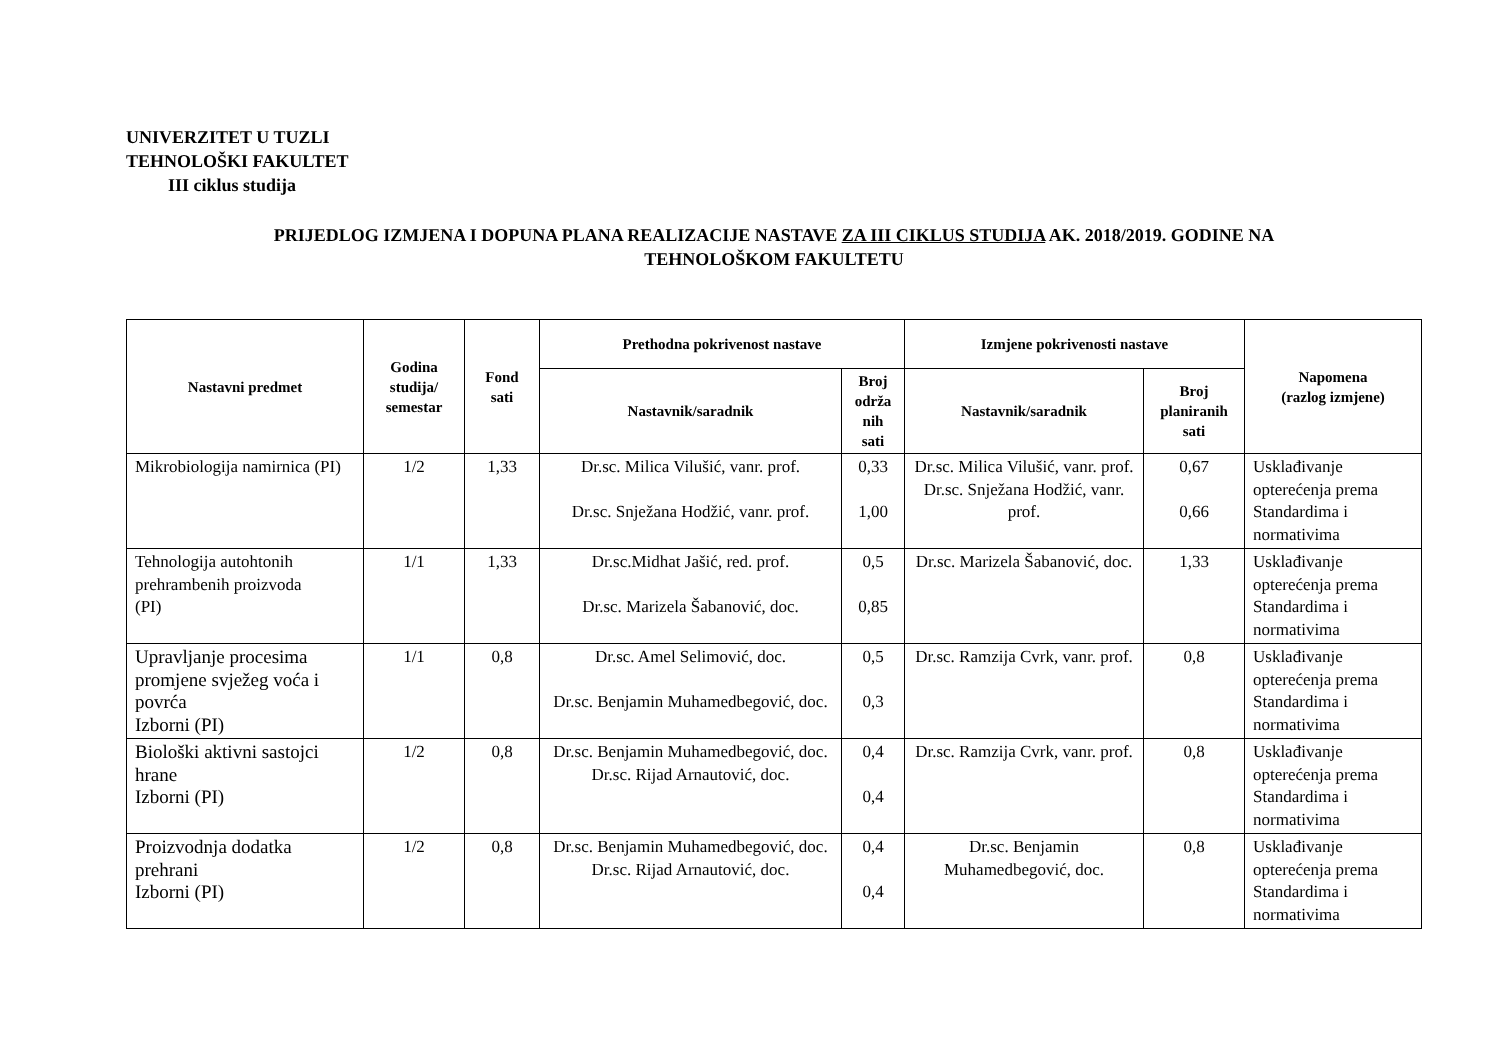UNIVERZITET U TUZLI
TEHNOLOŠKI FAKULTET
III ciklus studija
PRIJEDLOG IZMJENA I DOPUNA PLANA REALIZACIJE NASTAVE ZA III CIKLUS STUDIJA AK. 2018/2019. GODINE NA
TEHNOLOŠKOM FAKULTETU
| Nastavni predmet | Godina studija/ semestar | Fond sati | Prethodna pokrivenost nastave | | Izmjene pokrivenosti nastave | | Napomena (razlog izmjene) |
| --- | --- | --- | --- | --- | --- | --- | --- |
| | | | Nastavnik/saradnik | Broj održa nih sati | Nastavnik/saradnik | Broj planiranih sati | |
| Mikrobiologija namirnica (PI) | 1/2 | 1,33 | Dr.sc. Milica Vilušić, vanr. prof. Dr.sc. Snježana Hodžić, vanr. prof. | 0,33 1,00 | Dr.sc. Milica Vilušić, vanr. prof. Dr.sc. Snježana Hodžić, vanr. prof. | 0,67 0,66 | Usklađivanje opterećenja prema Standardima i normativima |
| Tehnologija autohtonih prehrambenih proizvoda (PI) | 1/1 | 1,33 | Dr.sc.Midhat Jašić, red. prof. Dr.sc. Marizela Šabanović, doc. | 0,5 0,85 | Dr.sc. Marizela Šabanović, doc. | 1,33 | Usklađivanje opterećenja prema Standardima i normativima |
| Upravljanje procesima promjene svježeg voća i povrća Izborni (PI) | 1/1 | 0,8 | Dr.sc. Amel Selimović, doc. Dr.sc. Benjamin Muhamedbegović, doc. | 0,5 0,3 | Dr.sc. Ramzija Cvrk, vanr. prof. | 0,8 | Usklađivanje opterećenja prema Standardima i normativima |
| Biološki aktivni sastojci hrane Izborni (PI) | 1/2 | 0,8 | Dr.sc. Benjamin Muhamedbegović, doc. Dr.sc. Rijad Arnautović, doc. | 0,4 0,4 | Dr.sc. Ramzija Cvrk, vanr. prof. | 0,8 | Usklađivanje opterećenja prema Standardima i normativima |
| Proizvodnja dodatka prehrani Izborni (PI) | 1/2 | 0,8 | Dr.sc. Benjamin Muhamedbegović, doc. Dr.sc. Rijad Arnautović, doc. | 0,4 0,4 | Dr.sc. Benjamin Muhamedbegović, doc. | 0,8 | Usklađivanje opterećenja prema Standardima i normativima |